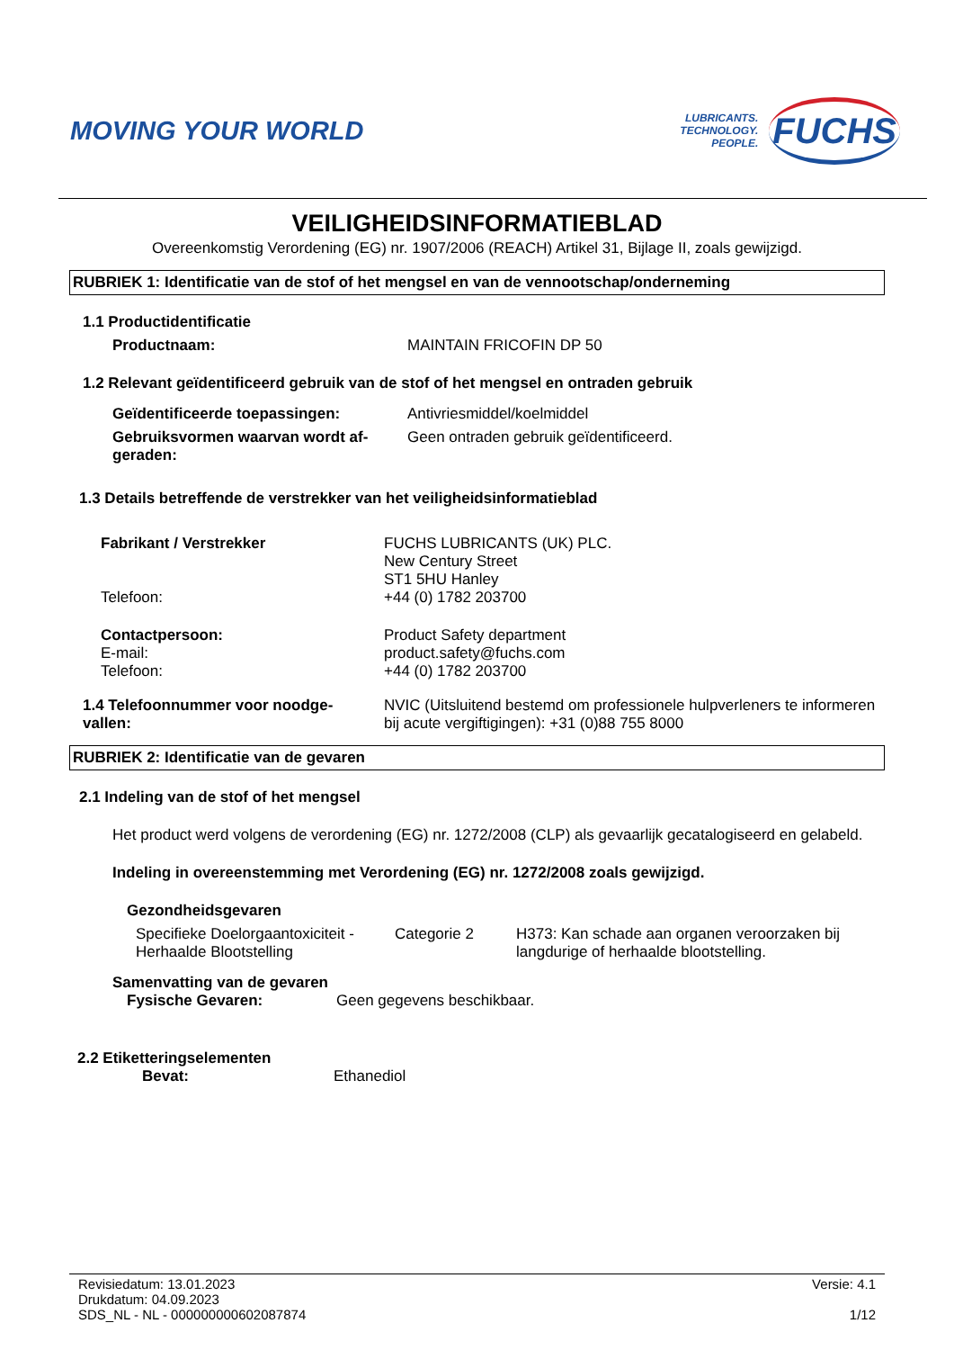MOVING YOUR WORLD
LUBRICANTS.
TECHNOLOGY.
PEOPLE.
FUCHS
VEILIGHEIDSINFORMATIEBLAD
Overeenkomstig Verordening (EG) nr. 1907/2006 (REACH) Artikel 31, Bijlage II, zoals gewijzigd.
RUBRIEK 1: Identificatie van de stof of het mengsel en van de vennootschap/onderneming
1.1 Productidentificatie
Productnaam: MAINTAIN FRICOFIN DP 50
1.2 Relevant geïdentificeerd gebruik van de stof of het mengsel en ontraden gebruik
Geïdentificeerde toepassingen: Antivriesmiddel/koelmiddel
Gebruiksvormen waarvan wordt af-
geraden: Geen ontraden gebruik geïdentificeerd.
1.3 Details betreffende de verstrekker van het veiligheidsinformatieblad
Fabrikant / Verstrekker
Telefoon: FUCHS LUBRICANTS (UK) PLC.
New Century Street
ST1 5HU Hanley
+44 (0) 1782 203700
Contactpersoon:
E-mail:
Telefoon: Product Safety department
product.safety@fuchs.com
+44 (0) 1782 203700
1.4 Telefoonnummer voor noodge-
vallen: NVIC (Uitsluitend bestemd om professionele hulpverleners te informeren bij acute vergiftigingen): +31 (0)88 755 8000
RUBRIEK 2: Identificatie van de gevaren
2.1 Indeling van de stof of het mengsel
Het product werd volgens de verordening (EG) nr. 1272/2008 (CLP) als gevaarlijk gecatalogiseerd en gelabeld.
Indeling in overeenstemming met Verordening (EG) nr. 1272/2008 zoals gewijzigd.
Gezondheidsgevaren
Specifieke Doelorgaantoxiciteit -
Herhaalde Blootstelling Categorie 2 H373: Kan schade aan organen veroorzaken bij
langdurige of herhaalde blootstelling.
Samenvatting van de gevaren
Fysische Gevaren: Geen gegevens beschikbaar.
2.2 Etiketteringselementen
Bevat: Ethanediol
Revisiedatum: 13.01.2023
Drukdatum: 04.09.2023
SDS_NL - NL - 000000000602087874 Versie: 4.1
1/12